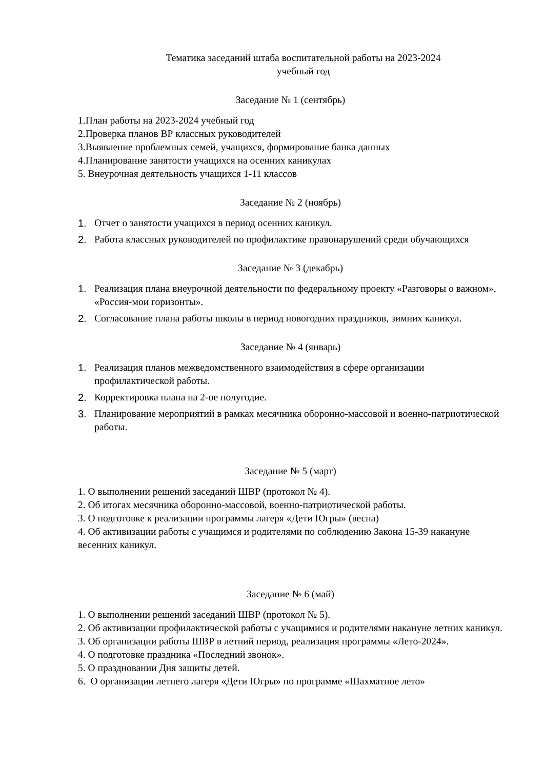Тематика заседаний штаба воспитательной работы на 2023-2024
учебный год
Заседание № 1 (сентябрь)
1.План работы на 2023-2024 учебный год
2.Проверка планов ВР классных руководителей
3.Выявление проблемных семей, учащихся, формирование банка данных
4.Планирование занятости учащихся на осенних каникулах
5. Внеурочная деятельность учащихся 1-11 классов
Заседание № 2 (ноябрь)
1. Отчет о занятости учащихся в период осенних каникул.
2. Работа классных руководителей по профилактике правонарушений среди обучающихся
Заседание № 3 (декабрь)
1. Реализация плана внеурочной деятельности по федеральному проекту «Разговоры о важном», «Россия-мои горизонты».
2. Согласование плана работы школы в период новогодних праздников, зимних каникул.
Заседание № 4 (январь)
1. Реализация планов межведомственного взаимодействия в сфере организации профилактической работы.
2. Корректировка плана на 2-ое полугодие.
3. Планирование мероприятий в рамках месячника оборонно-массовой и военно-патриотической работы.
Заседание № 5 (март)
1. О выполнении решений заседаний ШВР (протокол № 4).
2. Об итогах месячника оборонно-массовой, военно-патриотической работы.
3. О подготовке к реализации программы лагеря «Дети Югры» (весна)
4. Об активизации работы с учащимся и родителями по соблюдению Закона 15-39 накануне весенних каникул.
Заседание № 6 (май)
1. О выполнении решений заседаний ШВР (протокол № 5).
2. Об активизации профилактической работы с учащимися и родителями накануне летних каникул.
3. Об организации работы ШВР в летний период, реализация программы «Лето-2024».
4. О подготовке праздника «Последний звонок».
5. О праздновании Дня защиты детей.
6. О организации летнего лагеря «Дети Югры» по программе «Шахматное лето»